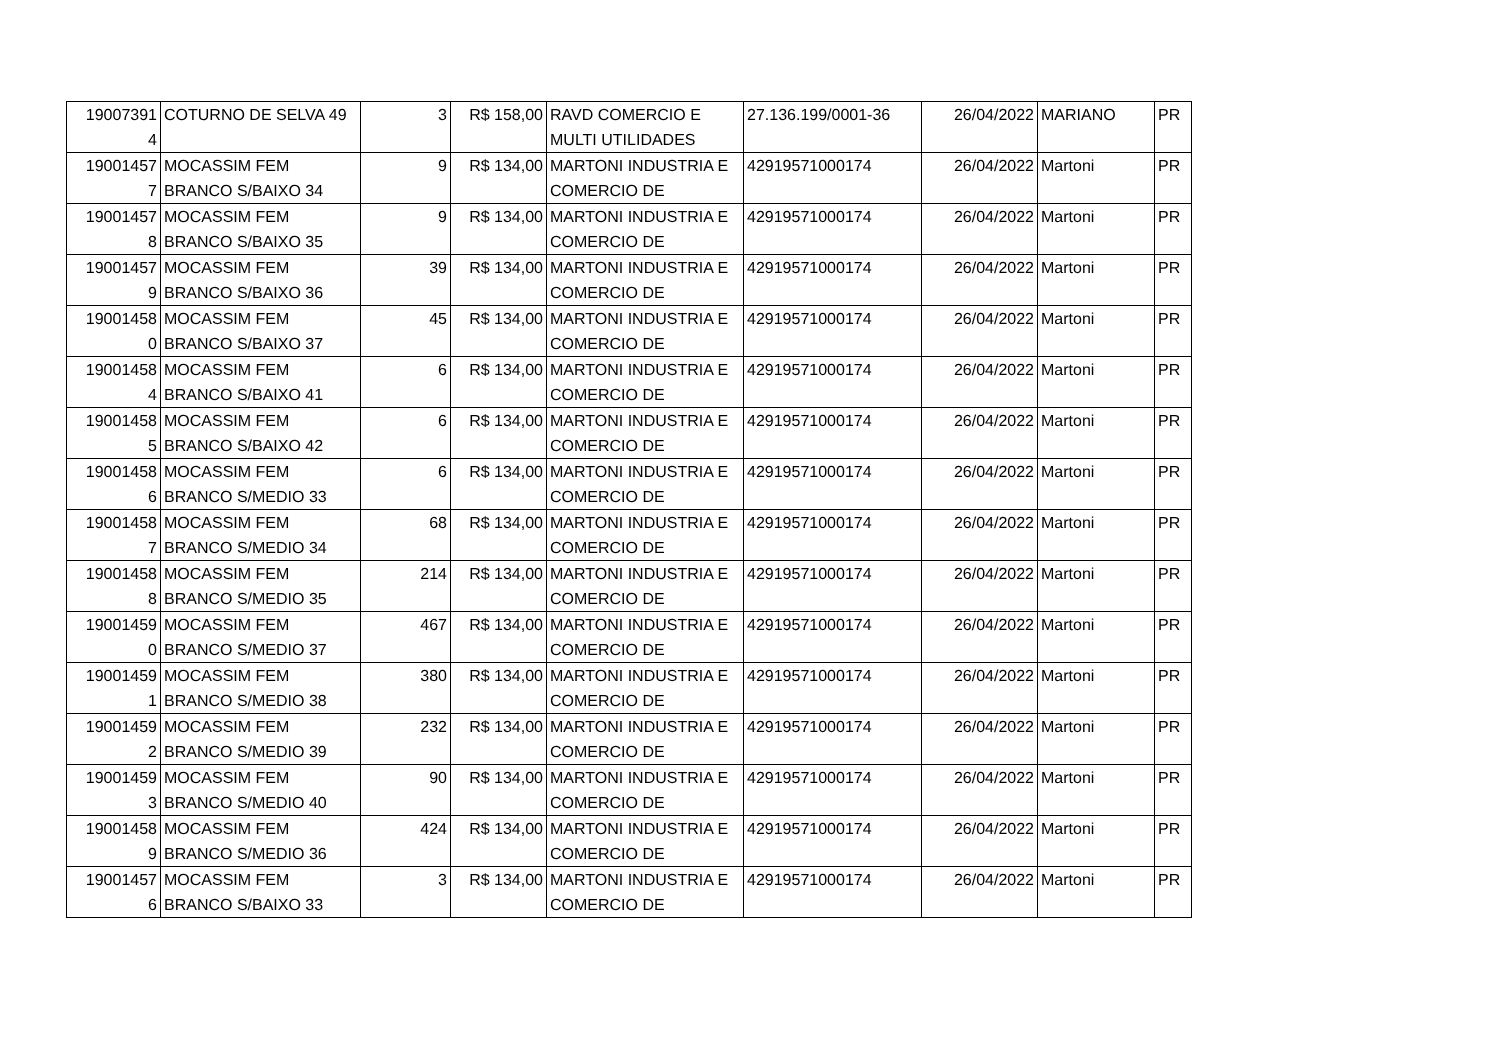| 19007391 4 | COTURNO DE SELVA 49 | 3 | R$ 158,00 | RAVD COMERCIO E MULTI UTILIDADES | 27.136.199/0001-36 | 26/04/2022 | MARIANO | PR |
| 19001457 7 | MOCASSIM FEM BRANCO S/BAIXO 34 | 9 | R$ 134,00 | MARTONI INDUSTRIA E COMERCIO DE | 42919571000174 | 26/04/2022 | Martoni | PR |
| 19001457 8 | MOCASSIM FEM BRANCO S/BAIXO 35 | 9 | R$ 134,00 | MARTONI INDUSTRIA E COMERCIO DE | 42919571000174 | 26/04/2022 | Martoni | PR |
| 19001457 9 | MOCASSIM FEM BRANCO S/BAIXO 36 | 39 | R$ 134,00 | MARTONI INDUSTRIA E COMERCIO DE | 42919571000174 | 26/04/2022 | Martoni | PR |
| 19001458 0 | MOCASSIM FEM BRANCO S/BAIXO 37 | 45 | R$ 134,00 | MARTONI INDUSTRIA E COMERCIO DE | 42919571000174 | 26/04/2022 | Martoni | PR |
| 19001458 4 | MOCASSIM FEM BRANCO S/BAIXO 41 | 6 | R$ 134,00 | MARTONI INDUSTRIA E COMERCIO DE | 42919571000174 | 26/04/2022 | Martoni | PR |
| 19001458 5 | MOCASSIM FEM BRANCO S/BAIXO 42 | 6 | R$ 134,00 | MARTONI INDUSTRIA E COMERCIO DE | 42919571000174 | 26/04/2022 | Martoni | PR |
| 19001458 6 | MOCASSIM FEM BRANCO S/MEDIO 33 | 6 | R$ 134,00 | MARTONI INDUSTRIA E COMERCIO DE | 42919571000174 | 26/04/2022 | Martoni | PR |
| 19001458 7 | MOCASSIM FEM BRANCO S/MEDIO 34 | 68 | R$ 134,00 | MARTONI INDUSTRIA E COMERCIO DE | 42919571000174 | 26/04/2022 | Martoni | PR |
| 19001458 8 | MOCASSIM FEM BRANCO S/MEDIO 35 | 214 | R$ 134,00 | MARTONI INDUSTRIA E COMERCIO DE | 42919571000174 | 26/04/2022 | Martoni | PR |
| 19001459 0 | MOCASSIM FEM BRANCO S/MEDIO 37 | 467 | R$ 134,00 | MARTONI INDUSTRIA E COMERCIO DE | 42919571000174 | 26/04/2022 | Martoni | PR |
| 19001459 1 | MOCASSIM FEM BRANCO S/MEDIO 38 | 380 | R$ 134,00 | MARTONI INDUSTRIA E COMERCIO DE | 42919571000174 | 26/04/2022 | Martoni | PR |
| 19001459 2 | MOCASSIM FEM BRANCO S/MEDIO 39 | 232 | R$ 134,00 | MARTONI INDUSTRIA E COMERCIO DE | 42919571000174 | 26/04/2022 | Martoni | PR |
| 19001459 3 | MOCASSIM FEM BRANCO S/MEDIO 40 | 90 | R$ 134,00 | MARTONI INDUSTRIA E COMERCIO DE | 42919571000174 | 26/04/2022 | Martoni | PR |
| 19001458 9 | MOCASSIM FEM BRANCO S/MEDIO 36 | 424 | R$ 134,00 | MARTONI INDUSTRIA E COMERCIO DE | 42919571000174 | 26/04/2022 | Martoni | PR |
| 19001457 6 | MOCASSIM FEM BRANCO S/BAIXO 33 | 3 | R$ 134,00 | MARTONI INDUSTRIA E COMERCIO DE | 42919571000174 | 26/04/2022 | Martoni | PR |